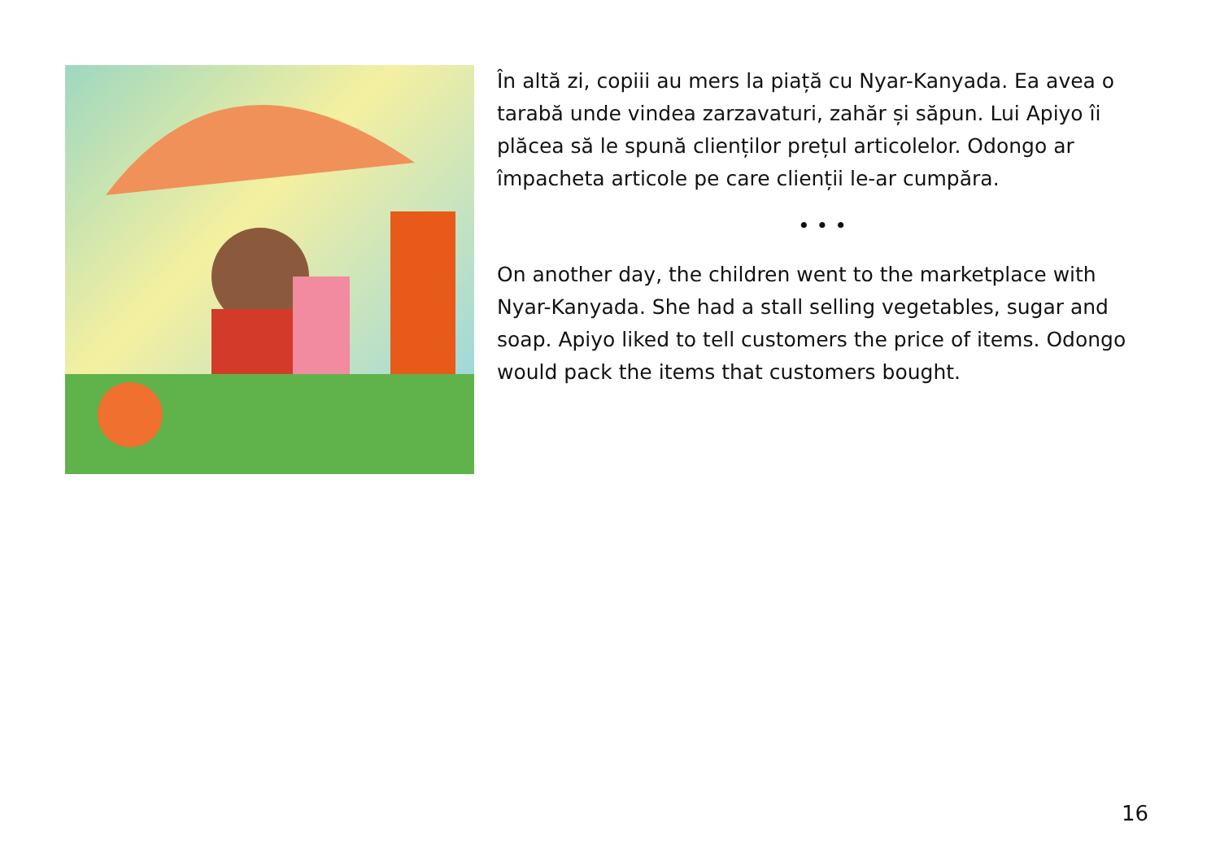În altă zi, copiii au mers la piață cu Nyar-Kanyada. Ea avea o tarabă unde vindea zarzavaturi, zahăr și săpun. Lui Apiyo îi plăcea să le spună clienților prețul articolelor. Odongo ar împacheta articole pe care clienții le-ar cumpăra.
• • •
On another day, the children went to the marketplace with Nyar-Kanyada. She had a stall selling vegetables, sugar and soap. Apiyo liked to tell customers the price of items. Odongo would pack the items that customers bought.
16